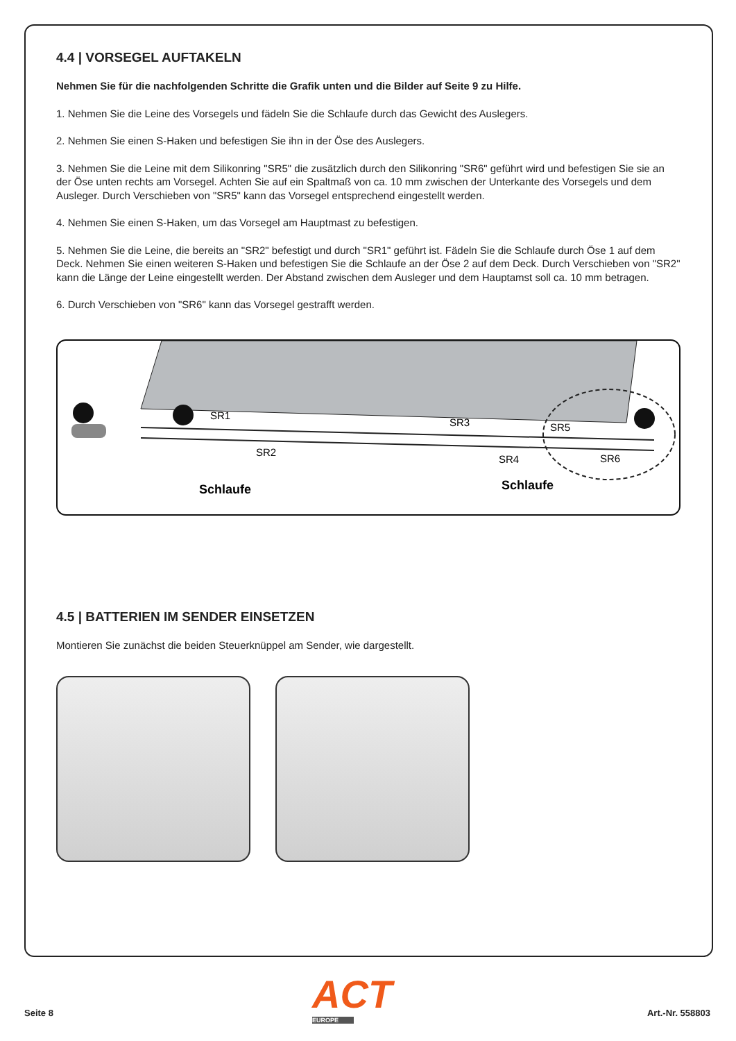4.4 | VORSEGEL AUFTAKELN
Nehmen Sie für die nachfolgenden Schritte die Grafik unten und die Bilder auf Seite 9 zu Hilfe.
1. Nehmen Sie die Leine des Vorsegels und fädeln Sie die Schlaufe durch das Gewicht des Auslegers.
2. Nehmen Sie einen S-Haken und befestigen Sie ihn in der Öse des Auslegers.
3. Nehmen Sie die Leine mit dem Silikonring "SR5" die zusätzlich durch den Silikonring "SR6" geführt wird und befestigen Sie sie an der Öse unten rechts am Vorsegel. Achten Sie auf ein Spaltmaß von ca. 10 mm zwischen der Unterkante des Vorsegels und dem Ausleger. Durch Verschieben von "SR5" kann das Vorsegel entsprechend eingestellt werden.
4. Nehmen Sie einen S-Haken, um das Vorsegel am Hauptmast zu befestigen.
5. Nehmen Sie die Leine, die bereits an "SR2" befestigt und durch "SR1" geführt ist. Fädeln Sie die Schlaufe durch Öse 1 auf dem Deck. Nehmen Sie einen weiteren S-Haken und befestigen Sie die Schlaufe an der Öse 2 auf dem Deck. Durch Verschieben von "SR2" kann die Länge der Leine eingestellt werden. Der Abstand zwischen dem Ausleger und dem Hauptamst soll ca. 10 mm betragen.
6. Durch Verschieben von "SR6" kann das Vorsegel gestrafft werden.
SR1
SR2
SR3
SR4
SR5
SR6
Schlaufe
Schlaufe
4.5 | BATTERIEN IM SENDER EINSETZEN
Montieren Sie zunächst die beiden Steuerknüppel am Sender, wie dargestellt.
ACT
EUROPE
Seite 8 Art.-Nr. 558803